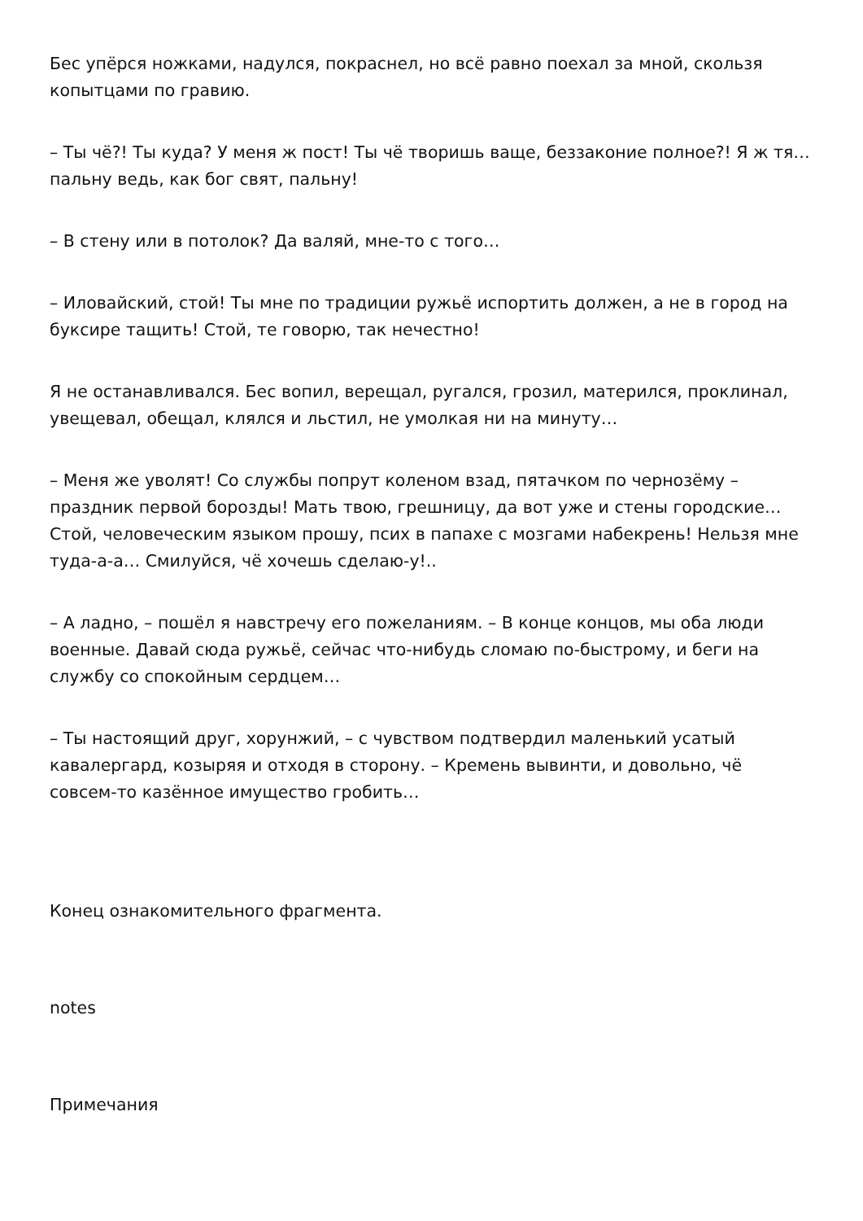Бес упёрся ножками, надулся, покраснел, но всё равно поехал за мной, скользя копытцами по гравию.
– Ты чё?! Ты куда? У меня ж пост! Ты чё творишь ваще, беззаконие полное?! Я ж тя… пальну ведь, как бог свят, пальну!
– В стену или в потолок? Да валяй, мне-то с того…
– Иловайский, стой! Ты мне по традиции ружьё испортить должен, а не в город на буксире тащить! Стой, те говорю, так нечестно!
Я не останавливался. Бес вопил, верещал, ругался, грозил, матерился, проклинал, увещевал, обещал, клялся и льстил, не умолкая ни на минуту…
– Меня же уволят! Со службы попрут коленом взад, пятачком по чернозёму – праздник первой борозды! Мать твою, грешницу, да вот уже и стены городские… Стой, человеческим языком прошу, псих в папахе с мозгами набекрень! Нельзя мне туда-а-а… Смилуйся, чё хочешь сделаю-у!..
– А ладно, – пошёл я навстречу его пожеланиям. – В конце концов, мы оба люди военные. Давай сюда ружьё, сейчас что-нибудь сломаю по-быстрому, и беги на службу со спокойным сердцем…
– Ты настоящий друг, хорунжий, – с чувством подтвердил маленький усатый кавалергард, козыряя и отходя в сторону. – Кремень вывинти, и довольно, чё совсем-то казённое имущество гробить…
Конец ознакомительного фрагмента.
notes
Примечания